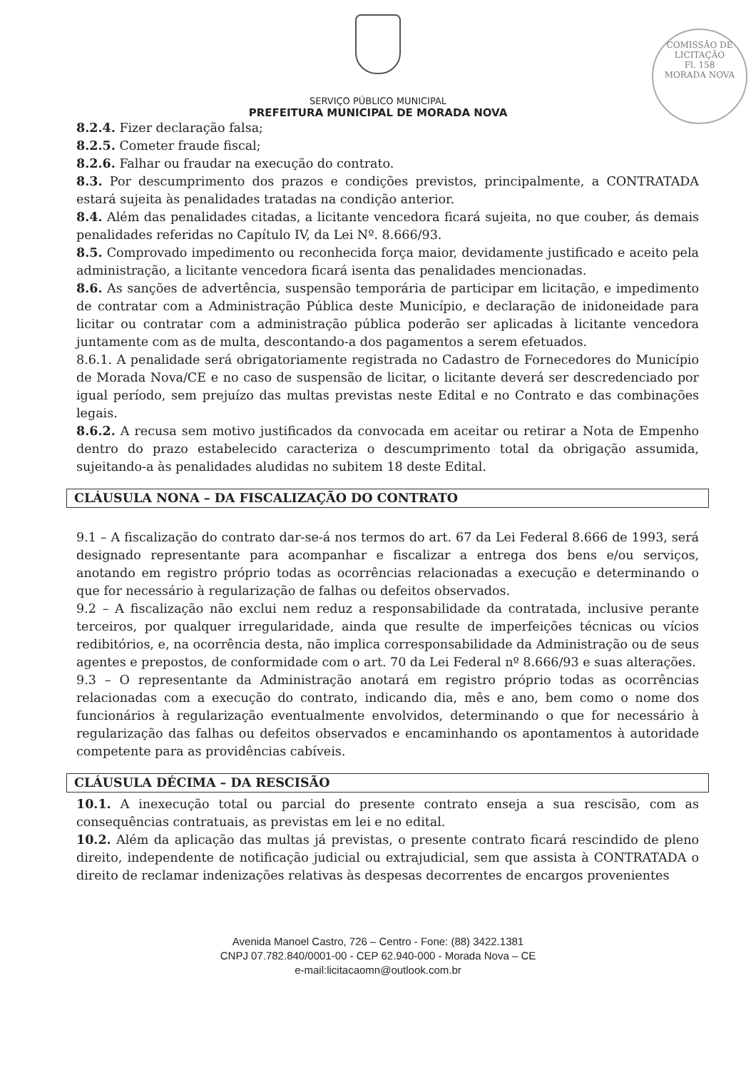COMISSÃO DE LICITAÇÃO
Fl. 158
MORADA NOVA
SERVIÇO PÚBLICO MUNICIPAL
PREFEITURA MUNICIPAL DE MORADA NOVA
8.2.4. Fizer declaração falsa;
8.2.5. Cometer fraude fiscal;
8.2.6. Falhar ou fraudar na execução do contrato.
8.3. Por descumprimento dos prazos e condições previstos, principalmente, a CONTRATADA estará sujeita às penalidades tratadas na condição anterior.
8.4. Além das penalidades citadas, a licitante vencedora ficará sujeita, no que couber, ás demais penalidades referidas no Capítulo IV, da Lei Nº. 8.666/93.
8.5. Comprovado impedimento ou reconhecida força maior, devidamente justificado e aceito pela administração, a licitante vencedora ficará isenta das penalidades mencionadas.
8.6. As sanções de advertência, suspensão temporária de participar em licitação, e impedimento de contratar com a Administração Pública deste Município, e declaração de inidoneidade para licitar ou contratar com a administração pública poderão ser aplicadas à licitante vencedora juntamente com as de multa, descontando-a dos pagamentos a serem efetuados.
8.6.1. A penalidade será obrigatoriamente registrada no Cadastro de Fornecedores do Município de Morada Nova/CE e no caso de suspensão de licitar, o licitante deverá ser descredenciado por igual período, sem prejuízo das multas previstas neste Edital e no Contrato e das combinações legais.
8.6.2. A recusa sem motivo justificados da convocada em aceitar ou retirar a Nota de Empenho dentro do prazo estabelecido caracteriza o descumprimento total da obrigação assumida, sujeitando-a às penalidades aludidas no subitem 18 deste Edital.
CLÁUSULA NONA – DA FISCALIZAÇÃO DO CONTRATO
9.1 – A fiscalização do contrato dar-se-á nos termos do art. 67 da Lei Federal 8.666 de 1993, será designado representante para acompanhar e fiscalizar a entrega dos bens e/ou serviços, anotando em registro próprio todas as ocorrências relacionadas a execução e determinando o que for necessário à regularização de falhas ou defeitos observados.
9.2 – A fiscalização não exclui nem reduz a responsabilidade da contratada, inclusive perante terceiros, por qualquer irregularidade, ainda que resulte de imperfeições técnicas ou vícios redibitórios, e, na ocorrência desta, não implica corresponsabilidade da Administração ou de seus agentes e prepostos, de conformidade com o art. 70 da Lei Federal nº 8.666/93 e suas alterações.
9.3 – O representante da Administração anotará em registro próprio todas as ocorrências relacionadas com a execução do contrato, indicando dia, mês e ano, bem como o nome dos funcionários à regularização eventualmente envolvidos, determinando o que for necessário à regularização das falhas ou defeitos observados e encaminhando os apontamentos à autoridade competente para as providências cabíveis.
CLÁUSULA DÉCIMA – DA RESCISÃO
10.1. A inexecução total ou parcial do presente contrato enseja a sua rescisão, com as consequências contratuais, as previstas em lei e no edital.
10.2. Além da aplicação das multas já previstas, o presente contrato ficará rescindido de pleno direito, independente de notificação judicial ou extrajudicial, sem que assista à CONTRATADA o direito de reclamar indenizações relativas às despesas decorrentes de encargos provenientes
Avenida Manoel Castro, 726 – Centro - Fone: (88) 3422.1381
CNPJ 07.782.840/0001-00 - CEP 62.940-000 - Morada Nova – CE
e-mail:licitacaomn@outlook.com.br